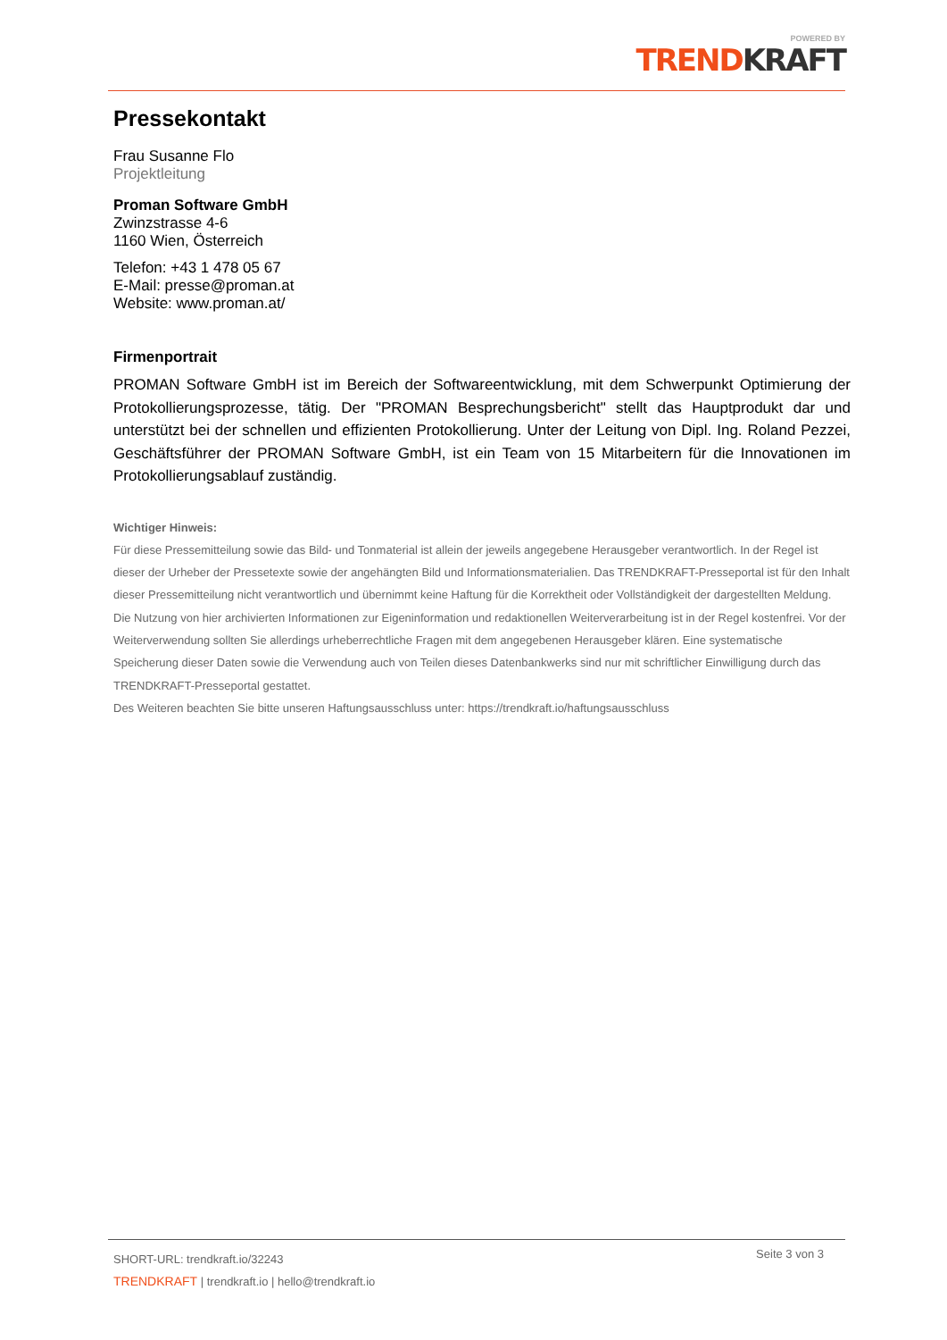POWERED BY
TREND KRAFT
Pressekontakt
Frau Susanne Flo
Projektleitung
Proman Software GmbH
Zwinzstrasse 4-6
1160 Wien, Österreich
Telefon: +43 1 478 05 67
E-Mail: presse@proman.at
Website: www.proman.at/
Firmenportrait
PROMAN Software GmbH ist im Bereich der Softwareentwicklung, mit dem Schwerpunkt Optimierung der Protokollierungsprozesse, tätig. Der "PROMAN Besprechungsbericht" stellt das Hauptprodukt dar und unterstützt bei der schnellen und effizienten Protokollierung. Unter der Leitung von Dipl. Ing. Roland Pezzei, Geschäftsführer der PROMAN Software GmbH, ist ein Team von 15 Mitarbeitern für die Innovationen im Protokollierungsablauf zuständig.
Wichtiger Hinweis:
Für diese Pressemitteilung sowie das Bild- und Tonmaterial ist allein der jeweils angegebene Herausgeber verantwortlich. In der Regel ist dieser der Urheber der Pressetexte sowie der angehängten Bild und Informationsmaterialien. Das TRENDKRAFT-Presseportal ist für den Inhalt dieser Pressemitteilung nicht verantwortlich und übernimmt keine Haftung für die Korrektheit oder Vollständigkeit der dargestellten Meldung. Die Nutzung von hier archivierten Informationen zur Eigeninformation und redaktionellen Weiterverarbeitung ist in der Regel kostenfrei. Vor der Weiterverwendung sollten Sie allerdings urheberrechtliche Fragen mit dem angegebenen Herausgeber klären. Eine systematische Speicherung dieser Daten sowie die Verwendung auch von Teilen dieses Datenbankwerks sind nur mit schriftlicher Einwilligung durch das TRENDKRAFT-Presseportal gestattet.
Des Weiteren beachten Sie bitte unseren Haftungsausschluss unter: https://trendkraft.io/haftungsausschluss
SHORT-URL: trendkraft.io/32243
TRENDKRAFT | trendkraft.io | hello@trendkraft.io
Seite 3 von 3